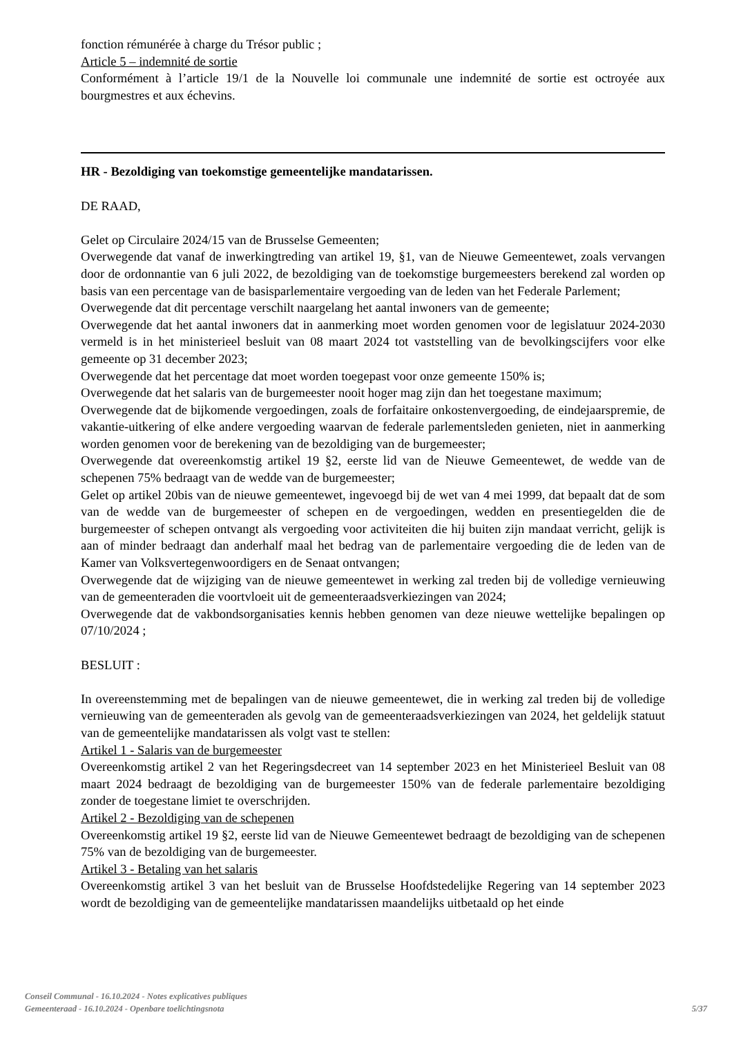fonction rémunérée à charge du Trésor public ;
Article 5 – indemnité de sortie
Conformément à l’article 19/1 de la Nouvelle loi communale une indemnité de sortie est octroyée aux bourgmestres et aux échevins.
HR - Bezoldiging van toekomstige gemeentelijke mandatarissen.
DE RAAD,
Gelet op Circulaire 2024/15 van de Brusselse Gemeenten;
Overwegende dat vanaf de inwerkingtreding van artikel 19, §1, van de Nieuwe Gemeentewet, zoals vervangen door de ordonnantie van 6 juli 2022, de bezoldiging van de toekomstige burgemeesters berekend zal worden op basis van een percentage van de basisparlementaire vergoeding van de leden van het Federale Parlement;
Overwegende dat dit percentage verschilt naargelang het aantal inwoners van de gemeente;
Overwegende dat het aantal inwoners dat in aanmerking moet worden genomen voor de legislatuur 2024-2030 vermeld is in het ministerieel besluit van 08 maart 2024 tot vaststelling van de bevolkingscijfers voor elke gemeente op 31 december 2023;
Overwegende dat het percentage dat moet worden toegepast voor onze gemeente 150% is;
Overwegende dat het salaris van de burgemeester nooit hoger mag zijn dan het toegestane maximum;
Overwegende dat de bijkomende vergoedingen, zoals de forfaitaire onkostenvergoeding, de eindejaarspremie, de vakantie-uitkering of elke andere vergoeding waarvan de federale parlementsleden genieten, niet in aanmerking worden genomen voor de berekening van de bezoldiging van de burgemeester;
Overwegende dat overeenkomstig artikel 19 §2, eerste lid van de Nieuwe Gemeentewet, de wedde van de schepenen 75% bedraagt van de wedde van de burgemeester;
Gelet op artikel 20bis van de nieuwe gemeentewet, ingevoegd bij de wet van 4 mei 1999, dat bepaalt dat de som van de wedde van de burgemeester of schepen en de vergoedingen, wedden en presentiegelden die de burgemeester of schepen ontvangt als vergoeding voor activiteiten die hij buiten zijn mandaat verricht, gelijk is aan of minder bedraagt dan anderhalf maal het bedrag van de parlementaire vergoeding die de leden van de Kamer van Volksvertegenwoordigers en de Senaat ontvangen;
Overwegende dat de wijziging van de nieuwe gemeentewet in werking zal treden bij de volledige vernieuwing van de gemeenteraden die voortvloeit uit de gemeenteraadsverkiezingen van 2024;
Overwegende dat de vakbondsorganisaties kennis hebben genomen van deze nieuwe wettelijke bepalingen op 07/10/2024 ;
BESLUIT :
In overeenstemming met de bepalingen van de nieuwe gemeentewet, die in werking zal treden bij de volledige vernieuwing van de gemeenteraden als gevolg van de gemeenteraadsverkiezingen van 2024, het geldelijk statuut van de gemeentelijke mandatarissen als volgt vast te stellen:
Artikel 1 - Salaris van de burgemeester
Overeenkomstig artikel 2 van het Regeringsdecreet van 14 september 2023 en het Ministerieel Besluit van 08 maart 2024 bedraagt de bezoldiging van de burgemeester 150% van de federale parlementaire bezoldiging zonder de toegestane limiet te overschrijden.
Artikel 2 - Bezoldiging van de schepenen
Overeenkomstig artikel 19 §2, eerste lid van de Nieuwe Gemeentewet bedraagt de bezoldiging van de schepenen 75% van de bezoldiging van de burgemeester.
Artikel 3 - Betaling van het salaris
Overeenkomstig artikel 3 van het besluit van de Brusselse Hoofdstedelijke Regering van 14 september 2023 wordt de bezoldiging van de gemeentelijke mandatarissen maandelijks uitbetaald op het einde
Conseil Communal - 16.10.2024 - Notes explicatives publiques
Gemeenteraad - 16.10.2024 - Openbare toelichtingsnota
5/37